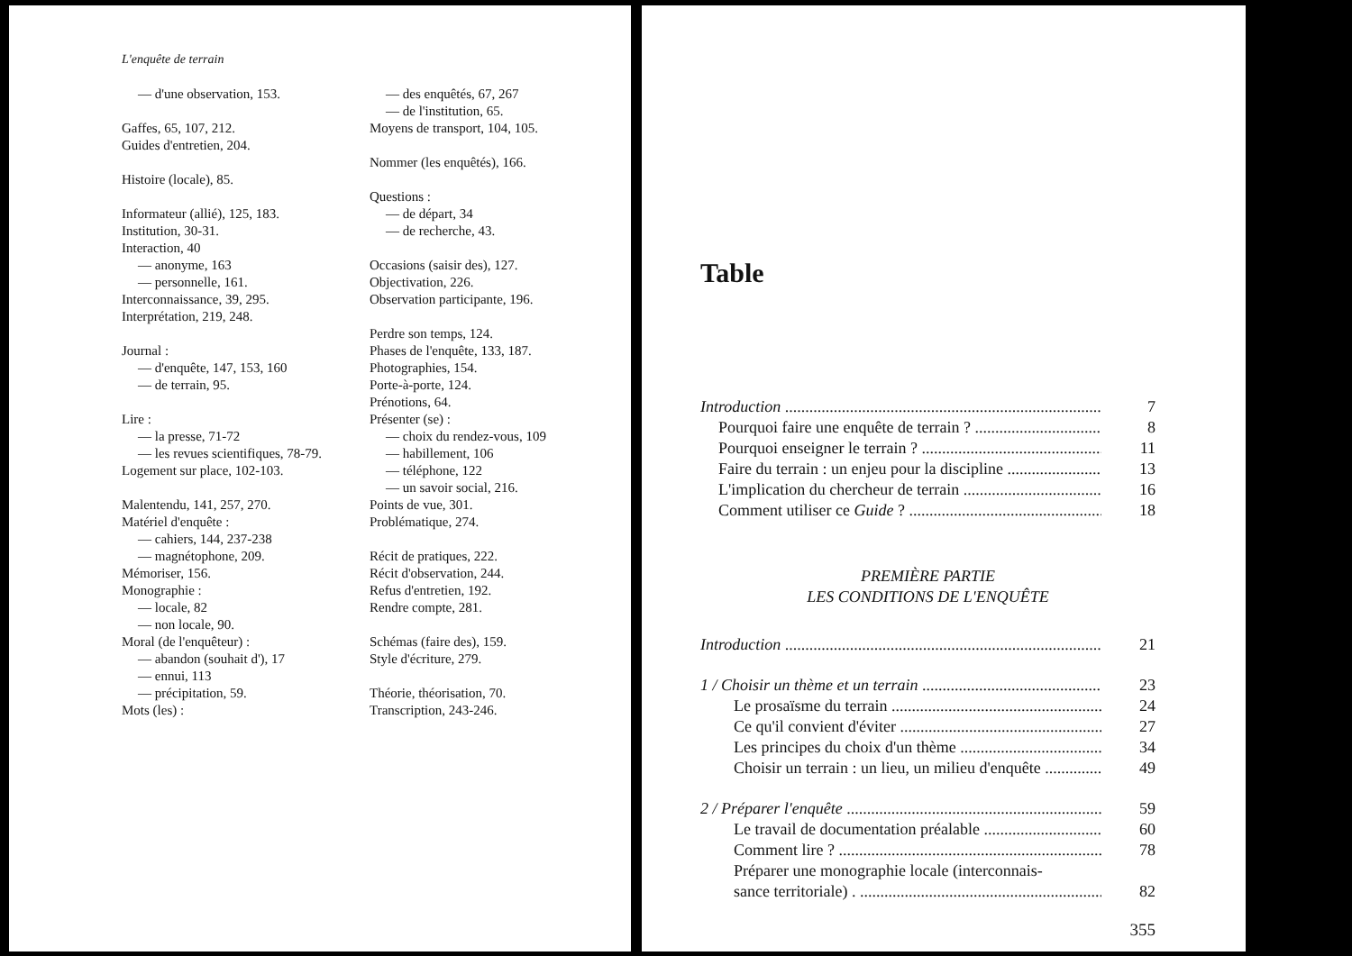L'enquête de terrain
— d'une observation, 153.
Gaffes, 65, 107, 212.
Guides d'entretien, 204.
Histoire (locale), 85.
Informateur (allié), 125, 183.
Institution, 30-31.
Interaction, 40
— anonyme, 163
— personnelle, 161.
Interconnaissance, 39, 295.
Interprétation, 219, 248.
Journal :
— d'enquête, 147, 153, 160
— de terrain, 95.
Lire :
— la presse, 71-72
— les revues scientifiques, 78-79.
Logement sur place, 102-103.
Malentendu, 141, 257, 270.
Matériel d'enquête :
— cahiers, 144, 237-238
— magnétophone, 209.
Mémoriser, 156.
Monographie :
— locale, 82
— non locale, 90.
Moral (de l'enquêteur) :
— abandon (souhait d'), 17
— ennui, 113
— précipitation, 59.
Mots (les) :
— des enquêtés, 67, 267
— de l'institution, 65.
Moyens de transport, 104, 105.
Nommer (les enquêtés), 166.
Questions :
— de départ, 34
— de recherche, 43.
Occasions (saisir des), 127.
Objectivation, 226.
Observation participante, 196.
Perdre son temps, 124.
Phases de l'enquête, 133, 187.
Photographies, 154.
Porte-à-porte, 124.
Prénotions, 64.
Présenter (se) :
— choix du rendez-vous, 109
— habillement, 106
— téléphone, 122
— un savoir social, 216.
Points de vue, 301.
Problématique, 274.
Récit de pratiques, 222.
Récit d'observation, 244.
Refus d'entretien, 192.
Rendre compte, 281.
Schémas (faire des), 159.
Style d'écriture, 279.
Théorie, théorisation, 70.
Transcription, 243-246.
Table
Introduction 7
Pourquoi faire une enquête de terrain ? 8
Pourquoi enseigner le terrain ? 11
Faire du terrain : un enjeu pour la discipline 13
L'implication du chercheur de terrain 16
Comment utiliser ce Guide ? 18
PREMIÈRE PARTIE
LES CONDITIONS DE L'ENQUÊTE
Introduction 21
1 / Choisir un thème et un terrain 23
Le prosaïsme du terrain 24
Ce qu'il convient d'éviter 27
Les principes du choix d'un thème 34
Choisir un terrain : un lieu, un milieu d'enquête 49
2 / Préparer l'enquête 59
Le travail de documentation préalable 60
Comment lire ? 78
Préparer une monographie locale (interconnais-
sance territoriale) . 82
355